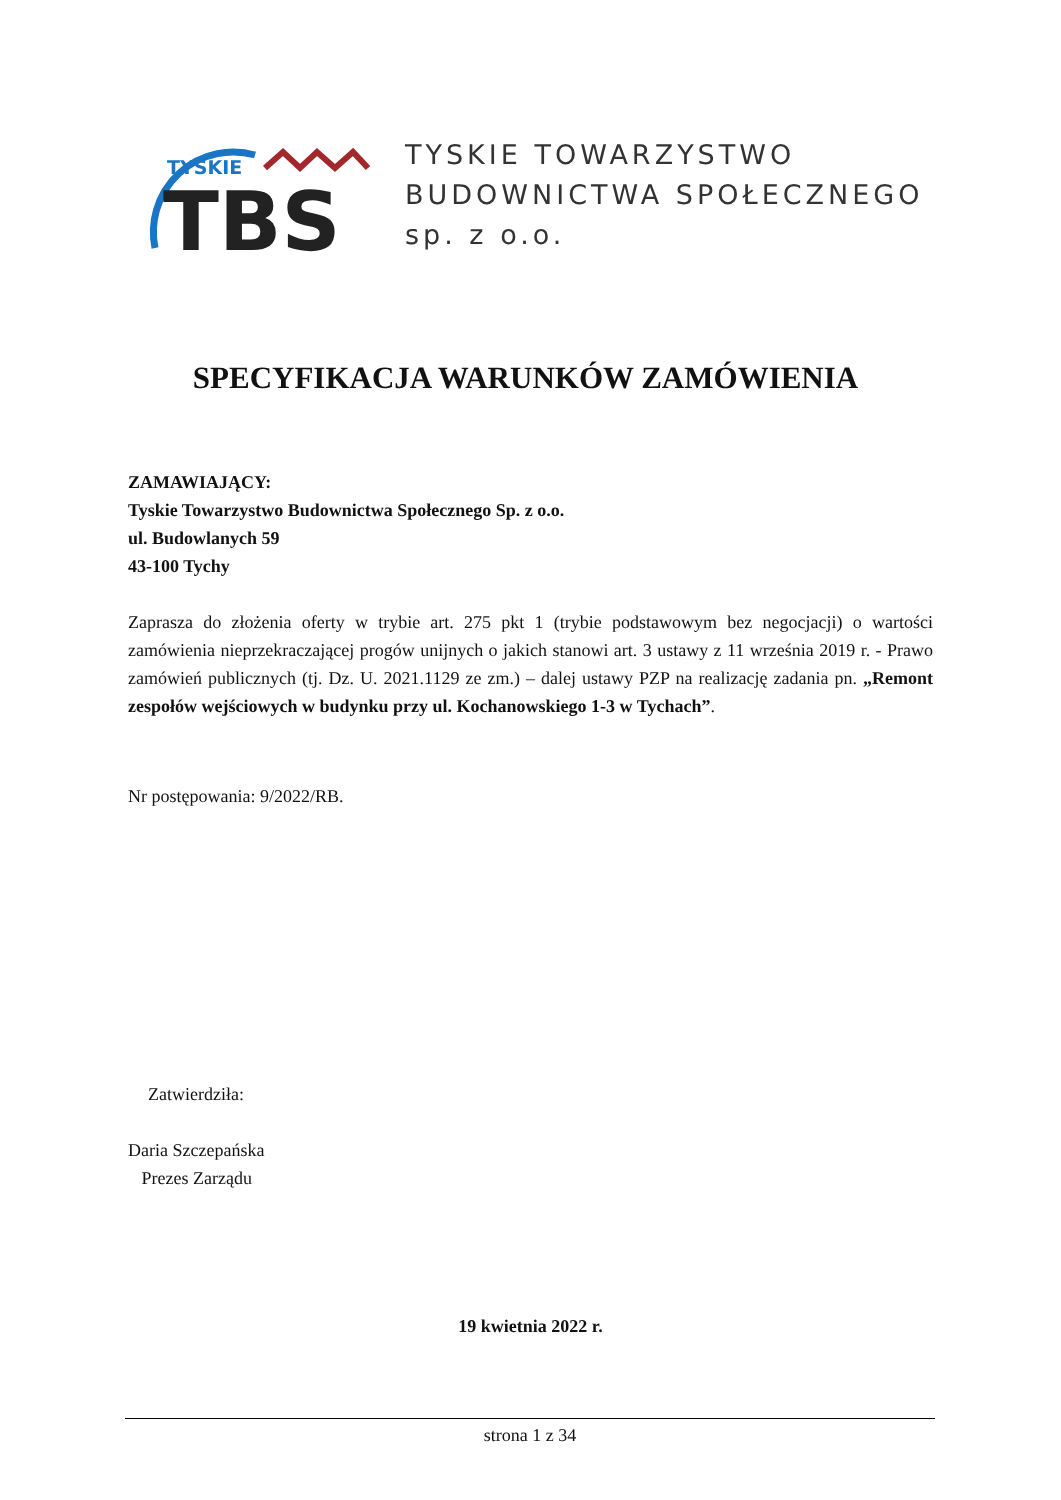TYSKIE
TBS
TYSKIE TOWARZYSTWO
BUDOWNICTWA SPOŁECZNEGO
sp. z o.o.
SPECYFIKACJA WARUNKÓW ZAMÓWIENIA
ZAMAWIAJĄCY:
Tyskie Towarzystwo Budownictwa Społecznego Sp. z o.o.
ul. Budowlanych 59
43-100 Tychy
Zaprasza do złożenia oferty w trybie art. 275 pkt 1 (trybie podstawowym bez negocjacji) o wartości zamówienia nieprzekraczającej progów unijnych o jakich stanowi art. 3 ustawy z 11 września 2019 r. - Prawo zamówień publicznych (tj. Dz. U. 2021.1129 ze zm.) – dalej ustawy PZP na realizację zadania pn. „Remont zespołów wejściowych w budynku przy ul. Kochanowskiego 1-3 w Tychach”.
Nr postępowania: 9/2022/RB.
Zatwierdziła:
Daria Szczepańska
Prezes Zarządu
19 kwietnia 2022 r.
strona 1 z 34